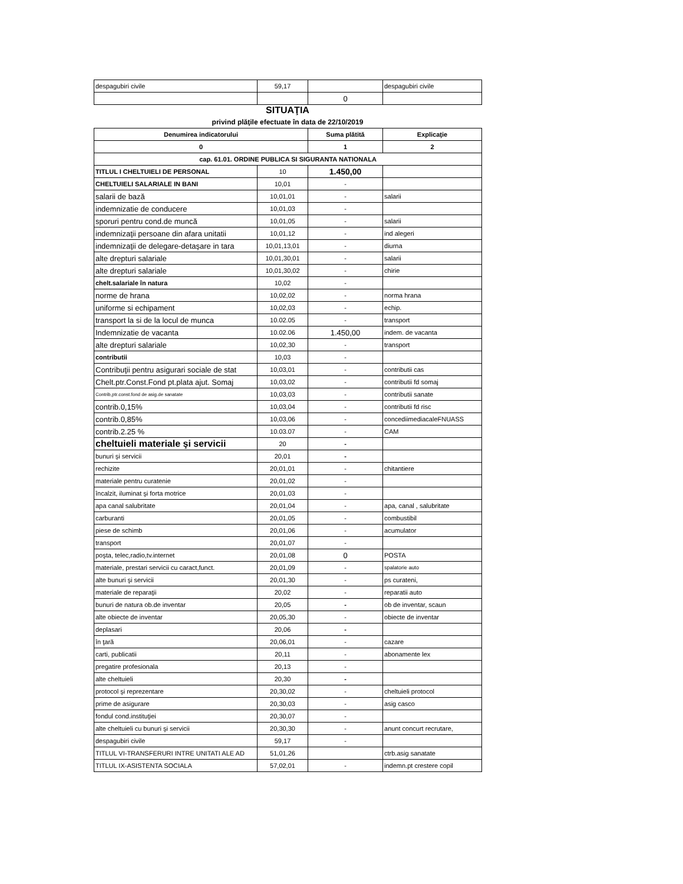| despagubiri civile | 59,17 | | despagubiri civile |
| | | 0 | |
SITUAŢIA
privind plăţile efectuate în data de 22/10/2019
| Denumirea indicatorului | | Suma plătită | Explicaţie |
| --- | --- | --- | --- |
| 0 | | 1 | 2 |
| cap. 61.01. ORDINE PUBLICA SI SIGURANTA NATIONALA | | | |
| TITLUL I CHELTUIELI DE PERSONAL | 10 | 1.450,00 | |
| CHELTUIELI SALARIALE IN BANI | 10,01 | - | |
| salarii de bază | 10,01,01 | - | salarii |
| indemnizatie de conducere | 10,01,03 | - | |
| sporuri pentru cond.de muncă | 10,01,05 | - | salarii |
| indemnizaţii persoane din afara unitatii | 10,01,12 | - | ind alegeri |
| indemnizaţii de delegare-detaşare in tara | 10,01,13,01 | - | diurna |
| alte drepturi salariale | 10,01,30,01 | - | salarii |
| alte drepturi salariale | 10,01,30,02 | - | chirie |
| chelt.salariale în natura | 10,02 | - | |
| norme de hrana | 10,02,02 | - | norma hrana |
| uniforme si echipament | 10,02,03 | - | echip. |
| transport la si de la locul de munca | 10.02.05 | - | transport |
| Indemnizatie de vacanta | 10.02.06 | 1.450,00 | indem. de vacanta |
| alte drepturi salariale | 10,02,30 | - | transport |
| contributii | 10,03 | - | |
| Contribuţii pentru asigurari sociale de stat | 10,03,01 | - | contributii cas |
| Chelt.ptr.Const.Fond pt.plata ajut. Somaj | 10,03,02 | - | contributii fd somaj |
| Contrib,ptr.const.fond de asig.de sanatate | 10,03,03 | - | contributii sanate |
| contrib.0,15% | 10,03,04 | - | contributii fd risc |
| contrib.0,85% | 10,03,06 | - | concediimediacaleFNUASS |
| contrib.2.25 % | 10.03.07 | - | CAM |
| cheltuieli materiale şi servicii | 20 | - | |
| bunuri şi servicii | 20,01 | - | |
| rechizite | 20,01,01 | - | chitantiere |
| materiale pentru curatenie | 20,01,02 | - | |
| încalzit, iluminat şi forta motrice | 20,01,03 | - | |
| apa canal salubritate | 20,01,04 | - | apa, canal , salubritate |
| carburanti | 20,01,05 | - | combustibil |
| piese de schimb | 20,01,06 | - | acumulator |
| transport | 20,01,07 | - | |
| poşta, telec,radio,tv.internet | 20,01,08 | 0 | POSTA |
| materiale, prestari servicii cu caract,funct. | 20,01,09 | - | spalatorie auto |
| alte bunuri şi servicii | 20,01,30 | - | ps curateni, |
| materiale de reparaţii | 20,02 | - | reparatii auto |
| bunuri de natura ob.de inventar | 20,05 | - | ob de inventar, scaun |
| alte obiecte de inventar | 20,05,30 | - | obiecte de inventar |
| deplasari | 20,06 | - | |
| în ţară | 20,06,01 | - | cazare |
| carti, publicatii | 20,11 | - | abonamente lex |
| pregatire profesionala | 20,13 | - | |
| alte cheltuieli | 20,30 | - | |
| protocol şi reprezentare | 20,30,02 | - | cheltuieli protocol |
| prime de asigurare | 20,30,03 | - | asig casco |
| fondul cond.instituţiei | 20,30,07 | - | |
| alte cheltuieli cu bunuri şi servicii | 20,30,30 | - | anunt concurt recrutare, |
| despagubiri civile | 59,17 | - | |
| TITLUL VI-TRANSFERURI INTRE UNITATI ALE AD | 51,01,26 | | ctrb.asig sanatate |
| TITLUL IX-ASISTENTA SOCIALA | 57,02,01 | - | indemn.pt crestere copil |